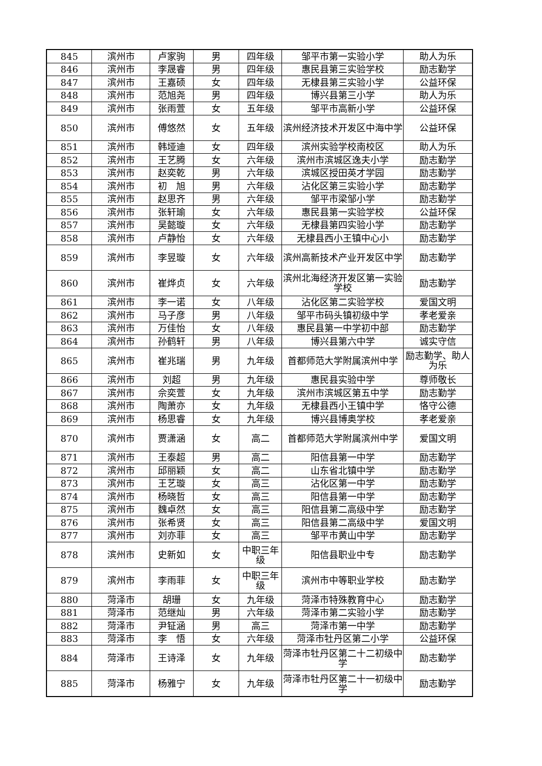| 845 | 滨州市 | 卢家驹 | 男 | 四年级 | 邹平市第一实验小学 | 助人为乐 |
| 846 | 滨州市 | 李晟睿 | 男 | 四年级 | 惠民县第三实验学校 | 励志勤学 |
| 847 | 滨州市 | 王嘉硕 | 女 | 四年级 | 无棣县第三实验小学 | 公益环保 |
| 848 | 滨州市 | 范旭尧 | 男 | 四年级 | 博兴县第三小学 | 助人为乐 |
| 849 | 滨州市 | 张雨萱 | 女 | 五年级 | 邹平市高新小学 | 公益环保 |
| 850 | 滨州市 | 傅悠然 | 女 | 五年级 | 滨州经济技术开发区中海中学 | 公益环保 |
| 851 | 滨州市 | 韩垭迪 | 女 | 四年级 | 滨州实验学校南校区 | 助人为乐 |
| 852 | 滨州市 | 王艺腾 | 女 | 六年级 | 滨州市滨城区逸夫小学 | 励志勤学 |
| 853 | 滨州市 | 赵奕乾 | 男 | 六年级 | 滨城区授田英才学园 | 励志勤学 |
| 854 | 滨州市 | 初 旭 | 男 | 六年级 | 沾化区第三实验小学 | 励志勤学 |
| 855 | 滨州市 | 赵思齐 | 男 | 六年级 | 邹平市梁邹小学 | 励志勤学 |
| 856 | 滨州市 | 张轩瑜 | 女 | 六年级 | 惠民县第一实验学校 | 公益环保 |
| 857 | 滨州市 | 吴懿璇 | 女 | 六年级 | 无棣县第四实验小学 | 励志勤学 |
| 858 | 滨州市 | 卢静怡 | 女 | 六年级 | 无棣县西小王镇中心小 | 励志勤学 |
| 859 | 滨州市 | 李昱璇 | 女 | 六年级 | 滨州高新技术产业开发区中学 | 励志勤学 |
| 860 | 滨州市 | 崔烨贞 | 女 | 六年级 | 滨州北海经济开发区第一实验学校 | 励志勤学 |
| 861 | 滨州市 | 李一诺 | 女 | 八年级 | 沾化区第二实验学校 | 爱国文明 |
| 862 | 滨州市 | 马子彦 | 男 | 八年级 | 邹平市码头镇初级中学 | 孝老爱亲 |
| 863 | 滨州市 | 万佳怡 | 女 | 八年级 | 惠民县第一中学初中部 | 励志勤学 |
| 864 | 滨州市 | 孙鹤轩 | 男 | 八年级 | 博兴县第六中学 | 诚实守信 |
| 865 | 滨州市 | 崔兆瑞 | 男 | 九年级 | 首都师范大学附属滨州中学 | 励志勤学、助人为乐 |
| 866 | 滨州市 | 刘超 | 男 | 九年级 | 惠民县实验中学 | 尊师敬长 |
| 867 | 滨州市 | 佘奕萱 | 女 | 九年级 | 滨州市滨城区第五中学 | 励志勤学 |
| 868 | 滨州市 | 陶萧亦 | 女 | 九年级 | 无棣县西小王镇中学 | 恪守公德 |
| 869 | 滨州市 | 杨思睿 | 女 | 九年级 | 博兴县博奥学校 | 孝老爱亲 |
| 870 | 滨州市 | 贾潇涵 | 女 | 高二 | 首都师范大学附属滨州中学 | 爱国文明 |
| 871 | 滨州市 | 王泰超 | 男 | 高二 | 阳信县第一中学 | 励志勤学 |
| 872 | 滨州市 | 邱丽颖 | 女 | 高二 | 山东省北镇中学 | 励志勤学 |
| 873 | 滨州市 | 王艺璇 | 女 | 高三 | 沾化区第一中学 | 励志勤学 |
| 874 | 滨州市 | 杨晓哲 | 女 | 高三 | 阳信县第一中学 | 励志勤学 |
| 875 | 滨州市 | 魏卓然 | 女 | 高三 | 阳信县第二高级中学 | 励志勤学 |
| 876 | 滨州市 | 张希贤 | 女 | 高三 | 阳信县第二高级中学 | 爱国文明 |
| 877 | 滨州市 | 刘亦菲 | 女 | 高三 | 邹平市黄山中学 | 励志勤学 |
| 878 | 滨州市 | 史新如 | 女 | 中职三年级 | 阳信县职业中专 | 励志勤学 |
| 879 | 滨州市 | 李雨菲 | 女 | 中职三年级 | 滨州市中等职业学校 | 励志勤学 |
| 880 | 菏泽市 | 胡珊 | 女 | 九年级 | 菏泽市特殊教育中心 | 励志勤学 |
| 881 | 菏泽市 | 范继灿 | 男 | 六年级 | 菏泽市第二实验小学 | 励志勤学 |
| 882 | 菏泽市 | 尹钲涵 | 男 | 高三 | 菏泽市第一中学 | 励志勤学 |
| 883 | 菏泽市 | 李 悟 | 女 | 六年级 | 菏泽市牡丹区第二小学 | 公益环保 |
| 884 | 菏泽市 | 王诗泽 | 女 | 九年级 | 菏泽市牡丹区第二十二初级中学 | 励志勤学 |
| 885 | 菏泽市 | 杨雅宁 | 女 | 九年级 | 菏泽市牡丹区第二十一初级中学 | 励志勤学 |